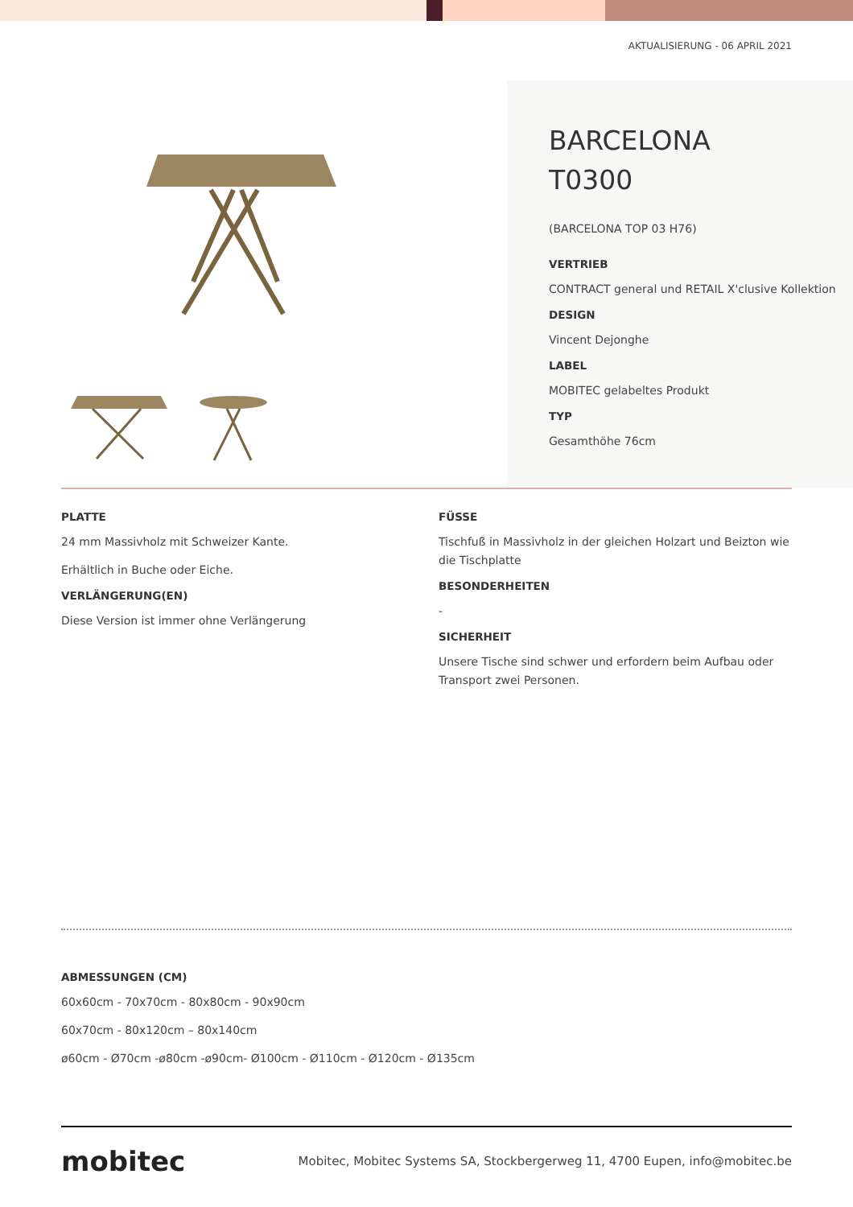AKTUALISIERUNG - 06 APRIL 2021
BARCELONA
T0300
(BARCELONA TOP 03 H76)
VERTRIEB
CONTRACT general und RETAIL X'clusive Kollektion
DESIGN
Vincent Dejonghe
LABEL
MOBITEC gelabeltes Produkt
TYP
Gesamthöhe 76cm
PLATTE
24 mm Massivholz mit Schweizer Kante.
Erhältlich in Buche oder Eiche.
VERLÄNGERUNG(EN)
Diese Version ist immer ohne Verlängerung
FÜSSE
Tischfuß in Massivholz in der gleichen Holzart und Beizton wie die Tischplatte
BESONDERHEITEN
-
SICHERHEIT
Unsere Tische sind schwer und erfordern beim Aufbau oder Transport zwei Personen.
ABMESSUNGEN (CM)
60x60cm - 70x70cm - 80x80cm - 90x90cm
60x70cm - 80x120cm – 80x140cm
ø60cm - Ø70cm -ø80cm -ø90cm- Ø100cm - Ø110cm - Ø120cm - Ø135cm
mobitec
Mobitec, Mobitec Systems SA, Stockbergerweg 11, 4700 Eupen, info@mobitec.be